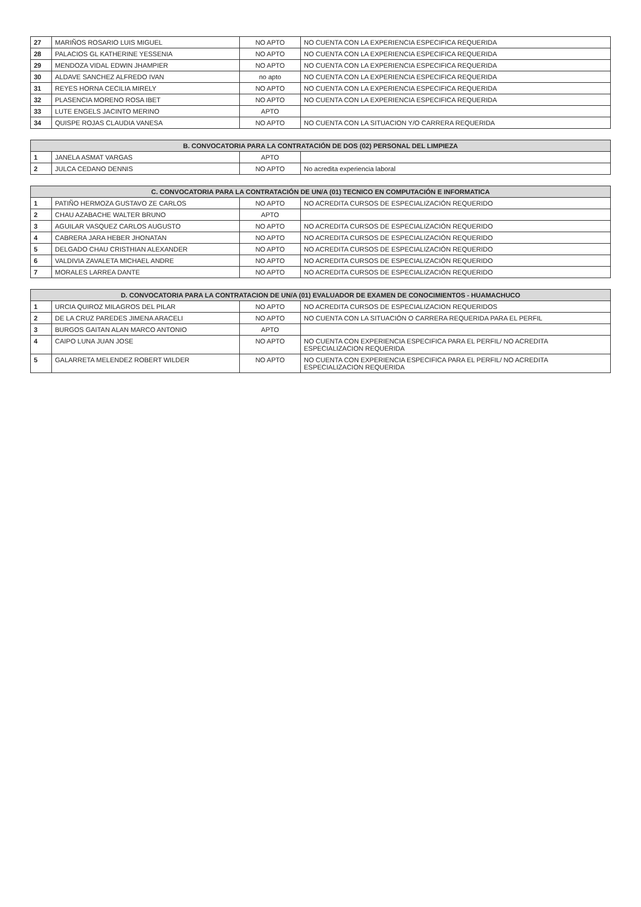| 27 | MARIÑOS ROSARIO LUIS MIGUEL | NO APTO | NO CUENTA CON LA EXPERIENCIA ESPECIFICA REQUERIDA |
| 28 | PALACIOS GL KATHERINE YESSENIA | NO APTO | NO CUENTA CON LA EXPERIENCIA ESPECIFICA REQUERIDA |
| 29 | MENDOZA VIDAL EDWIN JHAMPIER | NO APTO | NO CUENTA CON LA EXPERIENCIA ESPECIFICA REQUERIDA |
| 30 | ALDAVE SANCHEZ ALFREDO IVAN | no apto | NO CUENTA CON LA EXPERIENCIA ESPECIFICA REQUERIDA |
| 31 | REYES HORNA CECILIA MIRELY | NO APTO | NO CUENTA CON LA EXPERIENCIA ESPECIFICA REQUERIDA |
| 32 | PLASENCIA MORENO ROSA IBET | NO APTO | NO CUENTA CON LA EXPERIENCIA ESPECIFICA REQUERIDA |
| 33 | LUTE ENGELS JACINTO MERINO | APTO | |
| 34 | QUISPE ROJAS CLAUDIA VANESA | NO APTO | NO CUENTA CON LA SITUACION Y/O CARRERA REQUERIDA |
| B. CONVOCATORIA PARA LA CONTRATACIÓN DE DOS (02) PERSONAL DEL LIMPIEZA | | | |
| --- | --- | --- | --- |
| 1 | JANELA ASMAT VARGAS | APTO | |
| 2 | JULCA CEDANO DENNIS | NO APTO | No acredita experiencia laboral |
| C. CONVOCATORIA PARA LA CONTRATACIÓN DE UN/A (01) TECNICO EN COMPUTACIÓN E INFORMATICA | | | |
| --- | --- | --- | --- |
| 1 | PATIÑO HERMOZA GUSTAVO ZE CARLOS | NO APTO | NO ACREDITA CURSOS DE ESPECIALIZACIÓN REQUERIDO |
| 2 | CHAU AZABACHE WALTER BRUNO | APTO | |
| 3 | AGUILAR VASQUEZ CARLOS AUGUSTO | NO APTO | NO ACREDITA CURSOS DE ESPECIALIZACIÓN REQUERIDO |
| 4 | CABRERA JARA HEBER JHONATAN | NO APTO | NO ACREDITA CURSOS DE ESPECIALIZACIÓN REQUERIDO |
| 5 | DELGADO CHAU CRISTHIAN ALEXANDER | NO APTO | NO ACREDITA CURSOS DE ESPECIALIZACIÓN REQUERIDO |
| 6 | VALDIVIA ZAVALETA MICHAEL ANDRE | NO APTO | NO ACREDITA CURSOS DE ESPECIALIZACIÓN REQUERIDO |
| 7 | MORALES LARREA DANTE | NO APTO | NO ACREDITA CURSOS DE ESPECIALIZACIÓN REQUERIDO |
| D. CONVOCATORIA PARA LA CONTRATACION DE UN/A (01) EVALUADOR DE EXAMEN DE CONOCIMIENTOS - HUAMACHUCO | | | |
| --- | --- | --- | --- |
| 1 | URCIA QUIROZ MILAGROS DEL PILAR | NO APTO | NO ACREDITA CURSOS DE ESPECIALIZACION REQUERIDOS |
| 2 | DE LA CRUZ PAREDES JIMENA ARACELI | NO APTO | NO CUENTA CON LA SITUACIÓN O CARRERA REQUERIDA PARA EL PERFIL |
| 3 | BURGOS GAITAN ALAN MARCO ANTONIO | APTO | |
| 4 | CAIPO LUNA JUAN JOSE | NO APTO | NO CUENTA CON EXPERIENCIA ESPECIFICA PARA EL PERFIL/ NO ACREDITA ESPECIALIZACION REQUERIDA |
| 5 | GALARRETA MELENDEZ ROBERT WILDER | NO APTO | NO CUENTA CON EXPERIENCIA ESPECIFICA PARA EL PERFIL/ NO ACREDITA ESPECIALIZACION REQUERIDA |